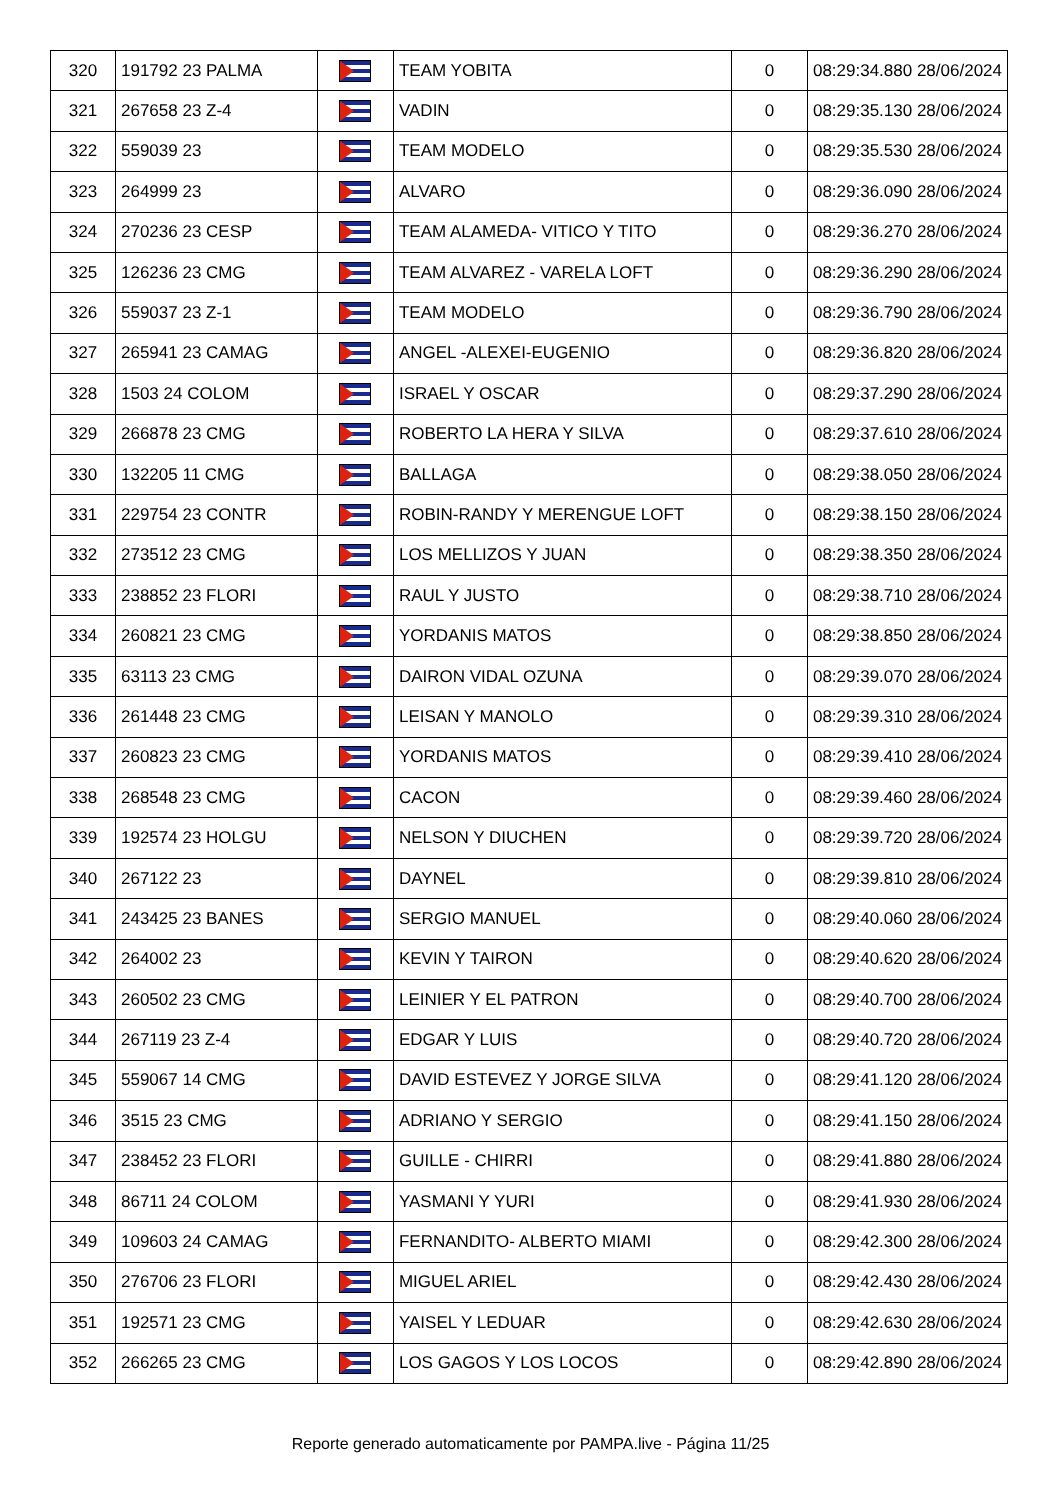| 320 | 191792 23 PALMA | | TEAM YOBITA | 0 | 08:29:34.880 28/06/2024 |
| 321 | 267658 23 Z-4 | | VADIN | 0 | 08:29:35.130 28/06/2024 |
| 322 | 559039 23 | | TEAM MODELO | 0 | 08:29:35.530 28/06/2024 |
| 323 | 264999 23 | | ALVARO | 0 | 08:29:36.090 28/06/2024 |
| 324 | 270236 23 CESP | | TEAM ALAMEDA- VITICO Y TITO | 0 | 08:29:36.270 28/06/2024 |
| 325 | 126236 23 CMG | | TEAM ALVAREZ - VARELA LOFT | 0 | 08:29:36.290 28/06/2024 |
| 326 | 559037 23 Z-1 | | TEAM MODELO | 0 | 08:29:36.790 28/06/2024 |
| 327 | 265941 23 CAMAG | | ANGEL -ALEXEI-EUGENIO | 0 | 08:29:36.820 28/06/2024 |
| 328 | 1503 24 COLOM | | ISRAEL Y OSCAR | 0 | 08:29:37.290 28/06/2024 |
| 329 | 266878 23 CMG | | ROBERTO LA HERA Y SILVA | 0 | 08:29:37.610 28/06/2024 |
| 330 | 132205 11 CMG | | BALLAGA | 0 | 08:29:38.050 28/06/2024 |
| 331 | 229754 23 CONTR | | ROBIN-RANDY Y MERENGUE LOFT | 0 | 08:29:38.150 28/06/2024 |
| 332 | 273512 23 CMG | | LOS MELLIZOS Y JUAN | 0 | 08:29:38.350 28/06/2024 |
| 333 | 238852 23 FLORI | | RAUL Y JUSTO | 0 | 08:29:38.710 28/06/2024 |
| 334 | 260821 23 CMG | | YORDANIS MATOS | 0 | 08:29:38.850 28/06/2024 |
| 335 | 63113 23 CMG | | DAIRON VIDAL OZUNA | 0 | 08:29:39.070 28/06/2024 |
| 336 | 261448 23 CMG | | LEISAN Y MANOLO | 0 | 08:29:39.310 28/06/2024 |
| 337 | 260823 23 CMG | | YORDANIS MATOS | 0 | 08:29:39.410 28/06/2024 |
| 338 | 268548 23 CMG | | CACON | 0 | 08:29:39.460 28/06/2024 |
| 339 | 192574 23 HOLGU | | NELSON Y DIUCHEN | 0 | 08:29:39.720 28/06/2024 |
| 340 | 267122 23 | | DAYNEL | 0 | 08:29:39.810 28/06/2024 |
| 341 | 243425 23 BANES | | SERGIO MANUEL | 0 | 08:29:40.060 28/06/2024 |
| 342 | 264002 23 | | KEVIN Y TAIRON | 0 | 08:29:40.620 28/06/2024 |
| 343 | 260502 23 CMG | | LEINIER Y EL PATRON | 0 | 08:29:40.700 28/06/2024 |
| 344 | 267119 23 Z-4 | | EDGAR Y LUIS | 0 | 08:29:40.720 28/06/2024 |
| 345 | 559067 14 CMG | | DAVID ESTEVEZ Y JORGE SILVA | 0 | 08:29:41.120 28/06/2024 |
| 346 | 3515 23 CMG | | ADRIANO Y SERGIO | 0 | 08:29:41.150 28/06/2024 |
| 347 | 238452 23 FLORI | | GUILLE - CHIRRI | 0 | 08:29:41.880 28/06/2024 |
| 348 | 86711 24 COLOM | | YASMANI Y YURI | 0 | 08:29:41.930 28/06/2024 |
| 349 | 109603 24 CAMAG | | FERNANDITO- ALBERTO MIAMI | 0 | 08:29:42.300 28/06/2024 |
| 350 | 276706 23 FLORI | | MIGUEL ARIEL | 0 | 08:29:42.430 28/06/2024 |
| 351 | 192571 23 CMG | | YAISEL Y LEDUAR | 0 | 08:29:42.630 28/06/2024 |
| 352 | 266265 23 CMG | | LOS GAGOS Y LOS LOCOS | 0 | 08:29:42.890 28/06/2024 |
Reporte generado automaticamente por PAMPA.live - Página 11/25